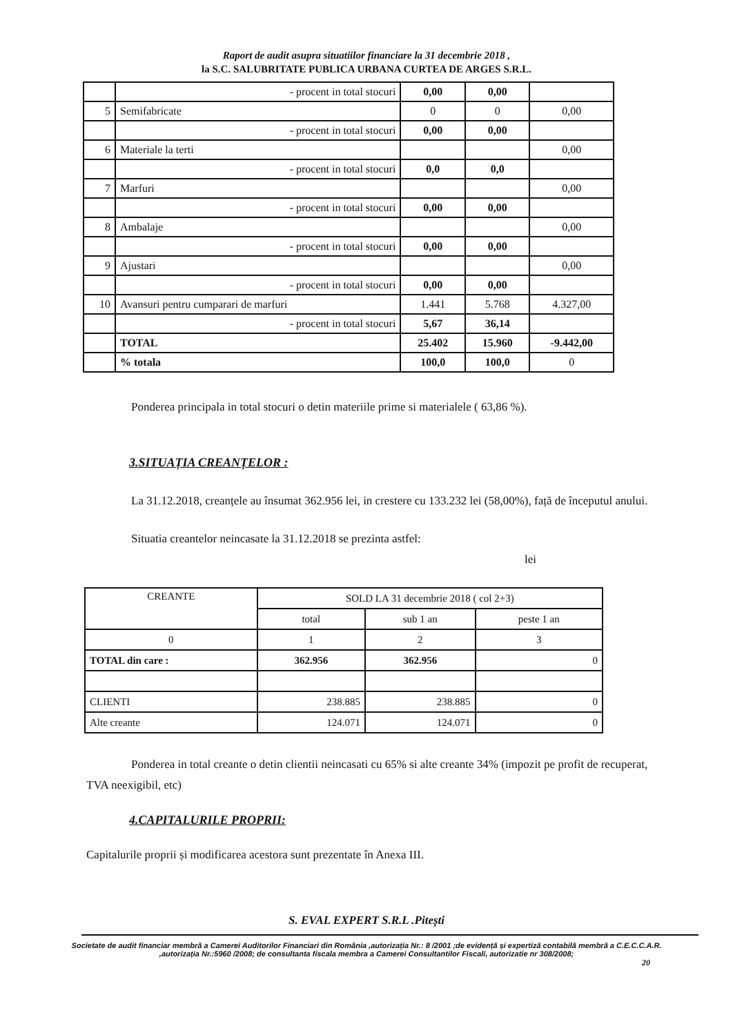Raport de audit asupra situatiilor financiare la 31 decembrie 2018 ,
la S.C. SALUBRITATE PUBLICA URBANA CURTEA DE ARGES S.R.L.
| | - procent in total stocuri | 0,00 | 0,00 | |
| 5 | Semifabricate | 0 | 0 | 0,00 |
| | - procent in total stocuri | 0,00 | 0,00 | |
| 6 | Materiale la terti | | | 0,00 |
| | - procent in total stocuri | 0,0 | 0,0 | |
| 7 | Marfuri | | | 0,00 |
| | - procent in total stocuri | 0,00 | 0,00 | |
| 8 | Ambalaje | | | 0,00 |
| | - procent in total stocuri | 0,00 | 0,00 | |
| 9 | Ajustari | | | 0,00 |
| | - procent in total stocuri | 0,00 | 0,00 | |
| 10 | Avansuri pentru cumparari de marfuri | 1.441 | 5.768 | 4.327,00 |
| | - procent in total stocuri | 5,67 | 36,14 | |
| | TOTAL | 25.402 | 15.960 | -9.442,00 |
| | % totala | 100,0 | 100,0 | 0 |
Ponderea principala in total stocuri o detin materiile prime si materialele ( 63,86 %).
3.SITUAȚIA CREANȚELOR :
La 31.12.2018, creanțele au însumat 362.956 lei, in crestere cu 133.232 lei (58,00%), față de începutul anului.
Situatia creantelor neincasate la 31.12.2018 se prezinta astfel:
lei
| CREANTE | SOLD LA 31 decembrie 2018 ( col 2+3) | | |
| | total | sub 1 an | peste 1 an |
| 0 | 1 | 2 | 3 |
| TOTAL din care : | 362.956 | 362.956 | 0 |
| CLIENTI | 238.885 | 238.885 | 0 |
| Alte creante | 124.071 | 124.071 | 0 |
Ponderea in total creante o detin clientii neincasati cu 65% si alte creante 34% (impozit pe profit de recuperat, TVA neexigibil, etc)
4.CAPITALURILE PROPRII:
Capitalurile proprii și modificarea acestora sunt prezentate în Anexa III.
S. EVAL EXPERT S.R.L .Pitești
Societate de audit financiar membră a Camerei Auditorilor Financiari din România ,autorizația Nr.: 8 /2001 ;de evidență și expertiză contabilă membră a C.E.C.C.A.R. ,autorizația Nr.:5960 /2008; de consultanta fiscala membra a Camerei Consultantilor Fiscali, autorizatie nr 308/2008;
20